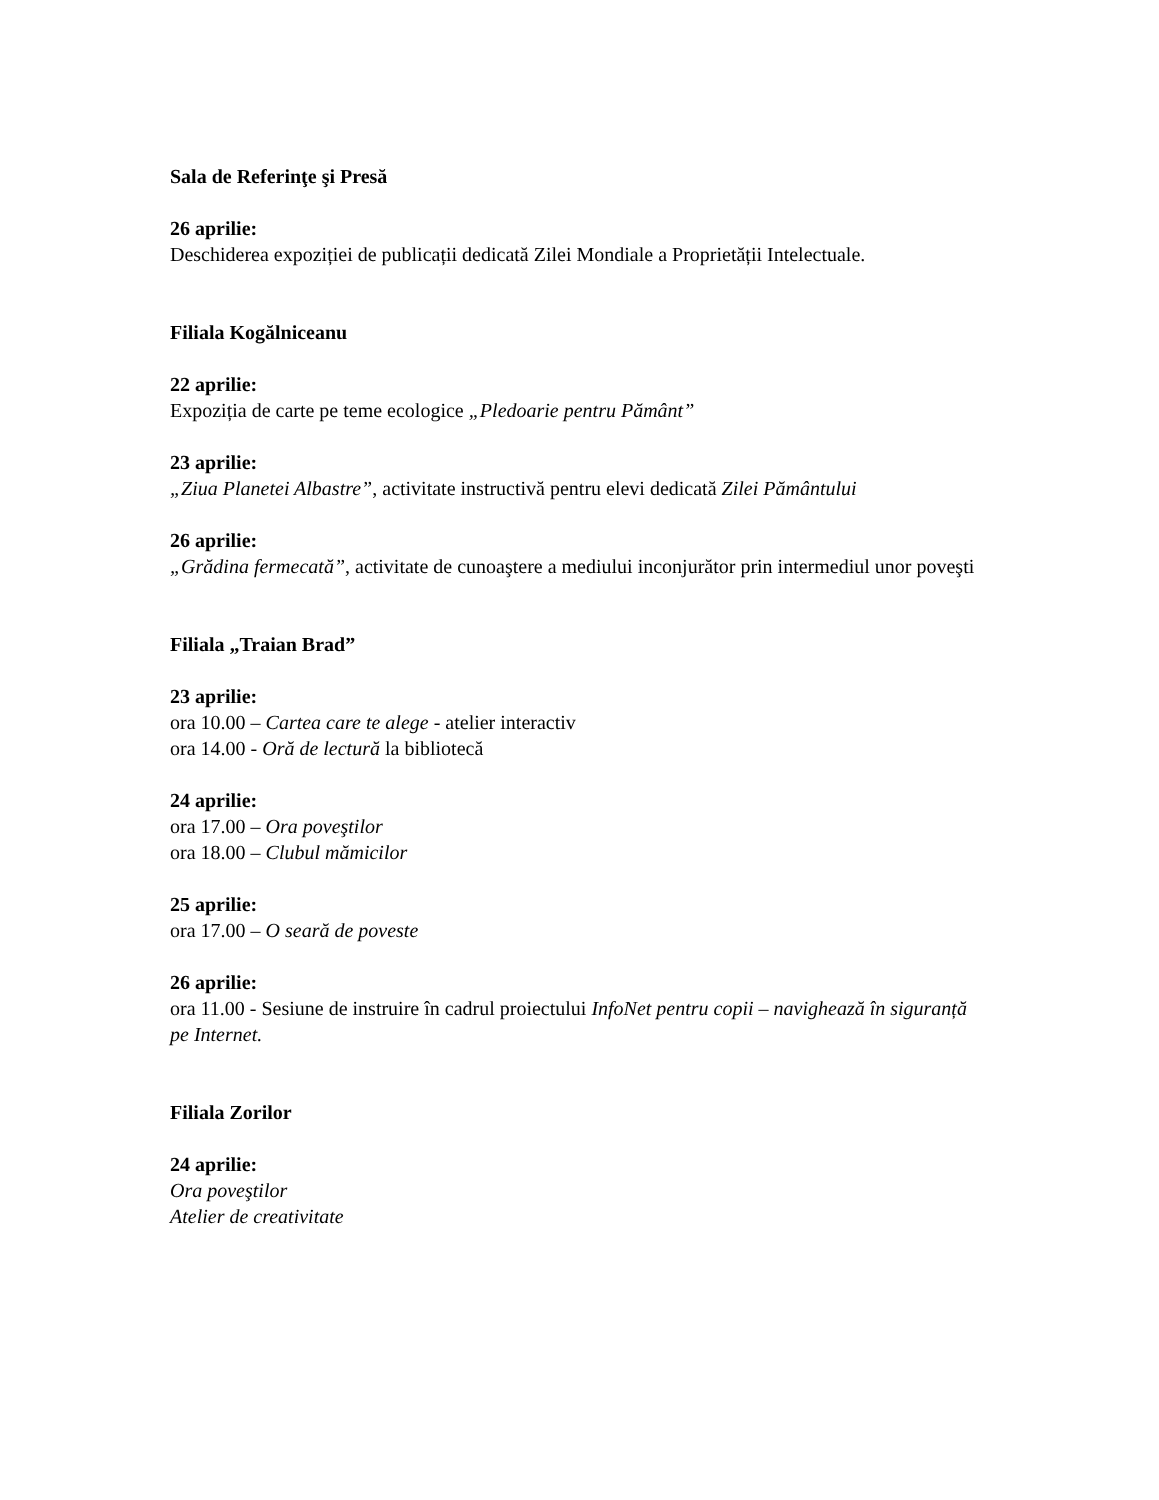Sala de Referinţe şi Presă
26 aprilie:
Deschiderea expoziției de publicații dedicată Zilei Mondiale a Proprietății Intelectuale.
Filiala Kogălniceanu
22 aprilie:
Expoziția de carte pe teme ecologice „Pledoarie pentru Pământ”
23 aprilie:
„Ziua Planetei Albastre”, activitate instructivă pentru elevi dedicată Zilei Pământului
26 aprilie:
„Grădina fermecată”, activitate de cunoaştere a mediului inconjurător prin intermediul unor poveşti
Filiala „Traian Brad”
23 aprilie:
ora 10.00 – Cartea care te alege - atelier interactiv
ora 14.00 - Oră de lectură la bibliotecă
24 aprilie:
ora 17.00 – Ora poveştilor
ora 18.00 – Clubul mămicilor
25 aprilie:
ora 17.00 – O seară de poveste
26 aprilie:
ora 11.00 - Sesiune de instruire în cadrul proiectului InfoNet pentru copii – navighează în siguranță pe Internet.
Filiala Zorilor
24 aprilie:
Ora poveştilor
Atelier de creativitate